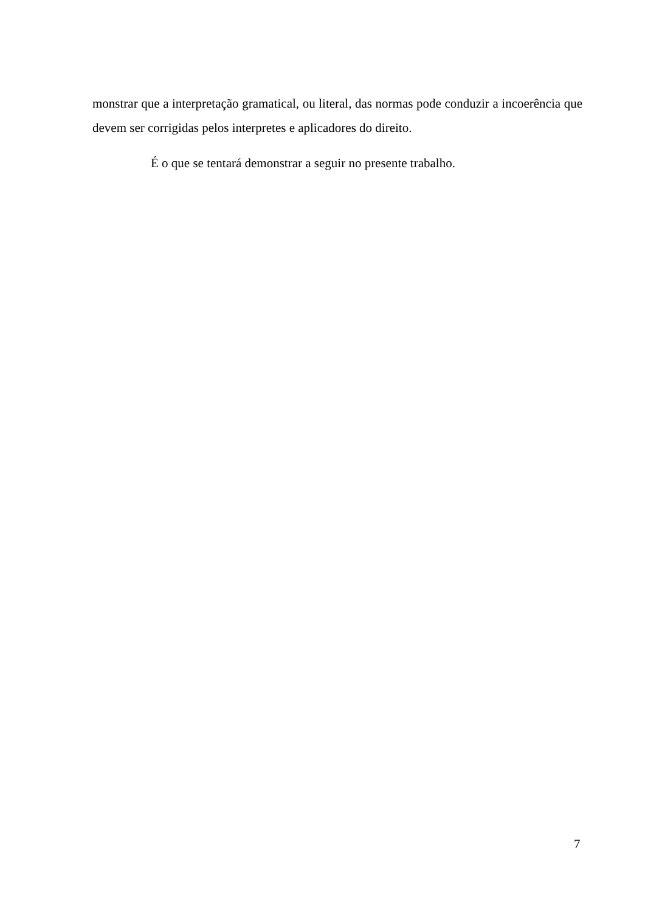monstrar que a interpretação gramatical, ou literal, das normas pode conduzir a incoerência que devem ser corrigidas pelos interpretes e aplicadores do direito.
É o que se tentará demonstrar a seguir no presente trabalho.
7